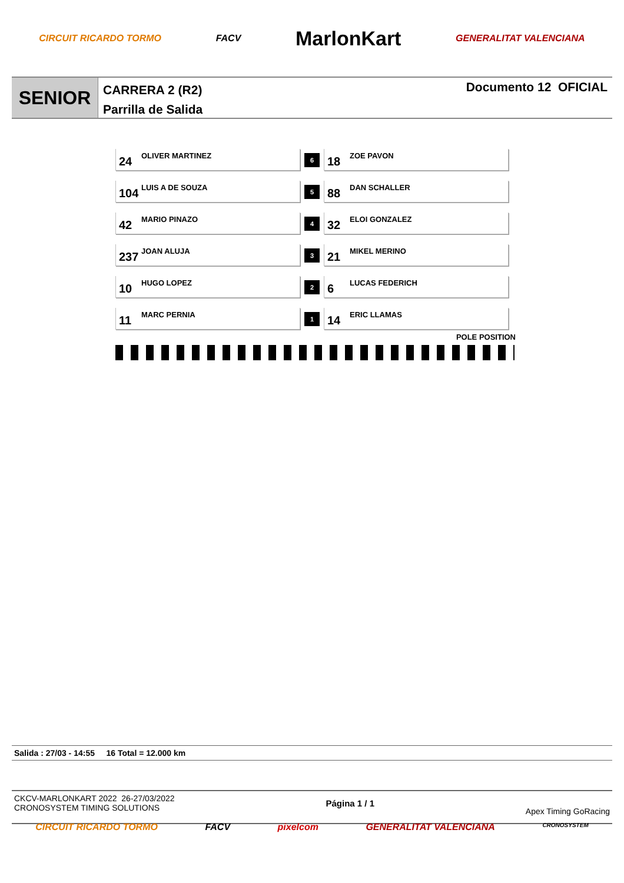CIRCUIT RICARDO TORMO FACV MarlonKart GENERALITAT VALENCIANA
SENIOR
CARRERA 2 (R2)
Parrilla de Salida
Documento 12 OFICIAL
| 24 OLIVER MARTINEZ | 6 | 18 ZOE PAVON |
| 104 LUIS A DE SOUZA | 5 | 88 DAN SCHALLER |
| 42 MARIO PINAZO | 4 | 32 ELOI GONZALEZ |
| 237 JOAN ALUJA | 3 | 21 MIKEL MERINO |
| 10 HUGO LOPEZ | 2 | 6 LUCAS FEDERICH |
| 11 MARC PERNIA | 1 | 14 ERIC LLAMAS |
POLE POSITION
Salida : 27/03 - 14:55 16 Total = 12.000 km
CKCV-MARLONKART 2022 26-27/03/2022
CRONOSYSTEM TIMING SOLUTIONS
Página 1 / 1
Apex Timing GoRacing
CIRCUIT RICARDO TORMO FACV pixelcom GENERALITAT VALENCIANA CRONOSYSTEM